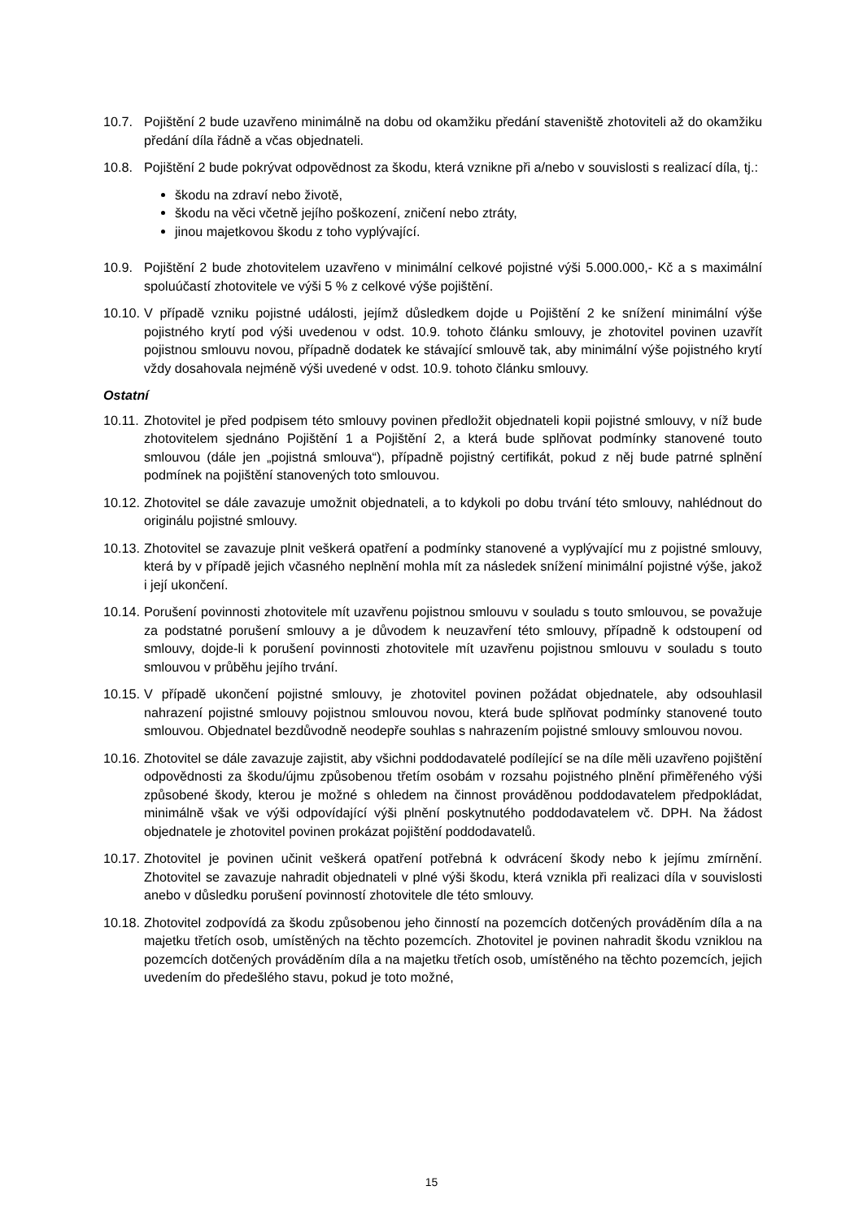10.7. Pojištění 2 bude uzavřeno minimálně na dobu od okamžiku předání staveniště zhotoviteli až do okamžiku předání díla řádně a včas objednateli.
10.8. Pojištění 2 bude pokrývat odpovědnost za škodu, která vznikne při a/nebo v souvislosti s realizací díla, tj.:
škodu na zdraví nebo životě,
škodu na věci včetně jejího poškození, zničení nebo ztráty,
jinou majetkovou škodu z toho vyplývající.
10.9. Pojištění 2 bude zhotovitelem uzavřeno v minimální celkové pojistné výši 5.000.000,- Kč a s maximální spoluúčastí zhotovitele ve výši 5 % z celkové výše pojištění.
10.10.
V případě vzniku pojistné události, jejímž důsledkem dojde u Pojištění 2 ke snížení minimální výše pojistného krytí pod výši uvedenou v odst. 10.9. tohoto článku smlouvy, je zhotovitel povinen uzavřít pojistnou smlouvu novou, případně dodatek ke stávající smlouvě tak, aby minimální výše pojistného krytí vždy dosahovala nejméně výši uvedené v odst. 10.9. tohoto článku smlouvy.
Ostatní
10.11.
Zhotovitel je před podpisem této smlouvy povinen předložit objednateli kopii pojistné smlouvy, v níž bude zhotovitelem sjednáno Pojištění 1 a Pojištění 2, a která bude splňovat podmínky stanovené touto smlouvou (dále jen „pojistná smlouva“), případně pojistný certifikát, pokud z něj bude patrné splnění podmínek na pojištění stanovených toto smlouvou.
10.12.
Zhotovitel se dále zavazuje umožnit objednateli, a to kdykoli po dobu trvání této smlouvy, nahlédnout do originálu pojistné smlouvy.
10.13.
Zhotovitel se zavazuje plnit veškerá opatření a podmínky stanovené a vyplývající mu z pojistné smlouvy, která by v případě jejich včasného neplnění mohla mít za následek snížení minimální pojistné výše, jakož i její ukončení.
10.14.
Porušení povinnosti zhotovitele mít uzavřenu pojistnou smlouvu v souladu s touto smlouvou, se považuje za podstatné porušení smlouvy a je důvodem k neuzavření této smlouvy, případně k odstoupení od smlouvy, dojde-li k porušení povinnosti zhotovitele mít uzavřenu pojistnou smlouvu v souladu s touto smlouvou v průběhu jejího trvání.
10.15.
V případě ukončení pojistné smlouvy, je zhotovitel povinen požádat objednatele, aby odsouhlasil nahrazení pojistné smlouvy pojistnou smlouvou novou, která bude splňovat podmínky stanovené touto smlouvou. Objednatel bezdůvodně neodepře souhlas s nahrazením pojistné smlouvy smlouvou novou.
10.16.
Zhotovitel se dále zavazuje zajistit, aby všichni poddodavatelé podílející se na díle měli uzavřeno pojištění odpovědnosti za škodu/újmu způsobenou třetím osobám v rozsahu pojistného plnění přiměřeného výši způsobené škody, kterou je možné s ohledem na činnost prováděnou poddodavatelem předpokládat, minimálně však ve výši odpovídající výši plnění poskytnutého poddodavatelem vč. DPH. Na žádost objednatele je zhotovitel povinen prokázat pojištění poddodavatelů.
10.17.
Zhotovitel je povinen učinit veškerá opatření potřebná k odvrácení škody nebo k jejímu zmírnění. Zhotovitel se zavazuje nahradit objednateli v plné výši škodu, která vznikla při realizaci díla v souvislosti anebo v důsledku porušení povinností zhotovitele dle této smlouvy.
10.18.
Zhotovitel zodpovídá za škodu způsobenou jeho činností na pozemcích dotčených prováděním díla a na majetku třetích osob, umístěných na těchto pozemcích. Zhotovitel je povinen nahradit škodu vzniklou na pozemcích dotčených prováděním díla a na majetku třetích osob, umístěného na těchto pozemcích, jejich uvedením do předešlého stavu, pokud je toto možné,
15